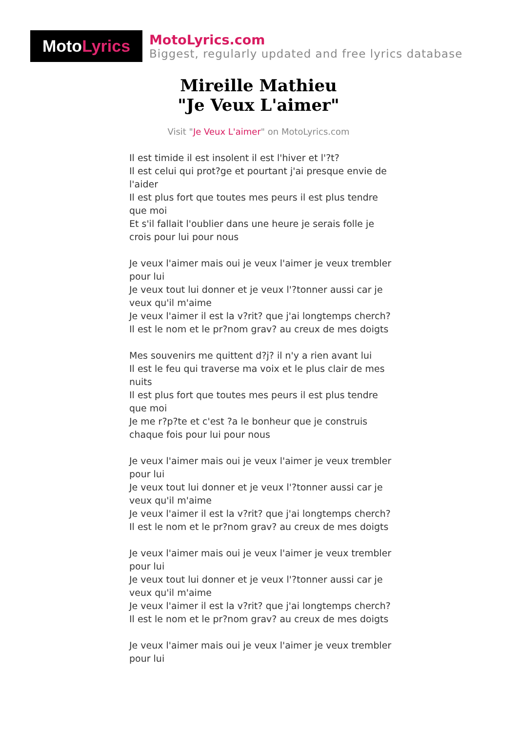Moto Lyrics
MotoLyrics.com
Biggest, regularly updated and free lyrics database
Mireille Mathieu
"Je Veux L'aimer"
Visit "Je Veux L'aimer" on MotoLyrics.com
Il est timide il est insolent il est l'hiver et l'?t?
Il est celui qui prot?ge et pourtant j'ai presque envie de l'aider
Il est plus fort que toutes mes peurs il est plus tendre que moi
Et s'il fallait l'oublier dans une heure je serais folle je crois pour lui pour nous
Je veux l'aimer mais oui je veux l'aimer je veux trembler pour lui
Je veux tout lui donner et je veux l'?tonner aussi car je veux qu'il m'aime
Je veux l'aimer il est la v?rit? que j'ai longtemps cherch?
Il est le nom et le pr?nom grav? au creux de mes doigts
Mes souvenirs me quittent d?j? il n'y a rien avant lui
Il est le feu qui traverse ma voix et le plus clair de mes nuits
Il est plus fort que toutes mes peurs il est plus tendre que moi
Je me r?p?te et c'est ?a le bonheur que je construis chaque fois pour lui pour nous
Je veux l'aimer mais oui je veux l'aimer je veux trembler pour lui
Je veux tout lui donner et je veux l'?tonner aussi car je veux qu'il m'aime
Je veux l'aimer il est la v?rit? que j'ai longtemps cherch?
Il est le nom et le pr?nom grav? au creux de mes doigts
Je veux l'aimer mais oui je veux l'aimer je veux trembler pour lui
Je veux tout lui donner et je veux l'?tonner aussi car je veux qu'il m'aime
Je veux l'aimer il est la v?rit? que j'ai longtemps cherch?
Il est le nom et le pr?nom grav? au creux de mes doigts
Je veux l'aimer mais oui je veux l'aimer je veux trembler pour lui